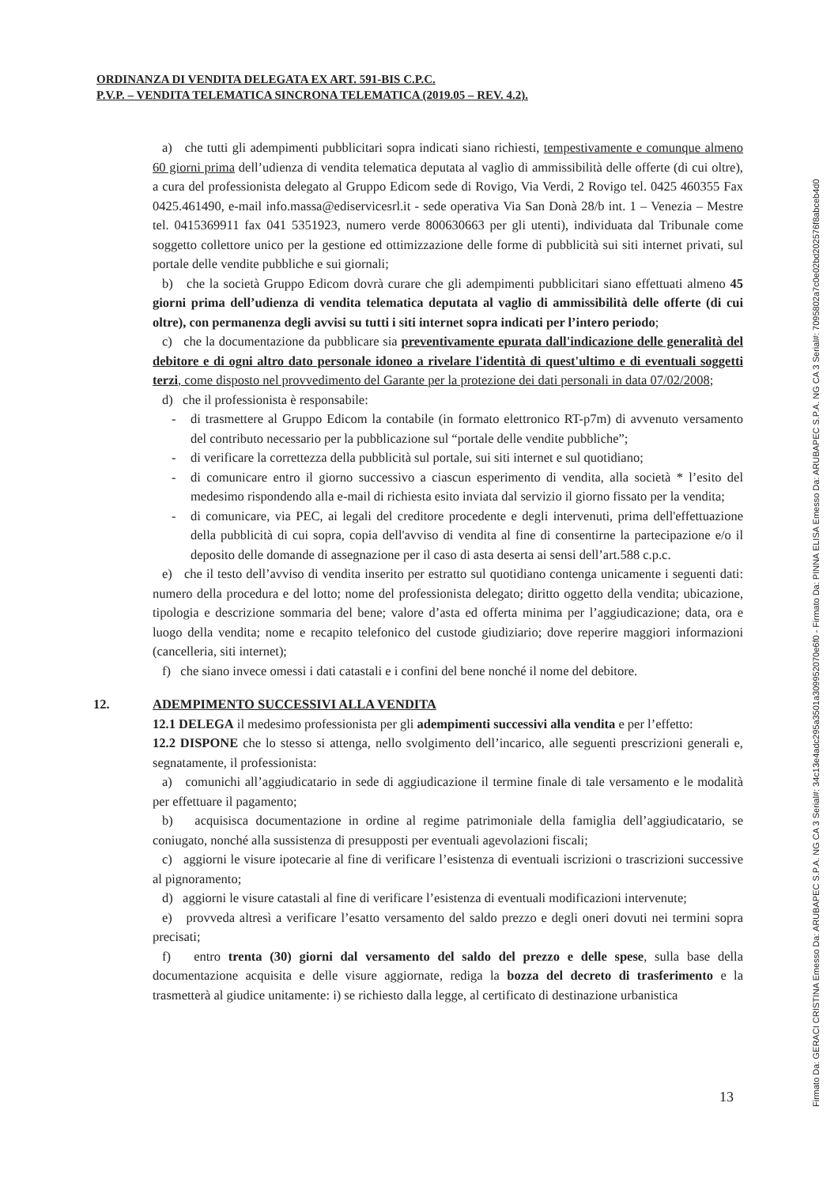ORDINANZA DI VENDITA DELEGATA EX ART. 591-BIS C.P.C.
P.V.P. – VENDITA TELEMATICA SINCRONA TELEMATICA (2019.05 – REV. 4.2).
a) che tutti gli adempimenti pubblicitari sopra indicati siano richiesti, tempestivamente e comunque almeno 60 giorni prima dell’udienza di vendita telematica deputata al vaglio di ammissibilità delle offerte (di cui oltre), a cura del professionista delegato al Gruppo Edicom sede di Rovigo, Via Verdi, 2 Rovigo tel. 0425 460355 Fax 0425.461490, e-mail info.massa@ediservicesrl.it - sede operativa Via San Donà 28/b int. 1 – Venezia – Mestre tel. 0415369911 fax 041 5351923, numero verde 800630663 per gli utenti), individuata dal Tribunale come soggetto collettore unico per la gestione ed ottimizzazione delle forme di pubblicità sui siti internet privati, sul portale delle vendite pubbliche e sui giornali;
b) che la società Gruppo Edicom dovrà curare che gli adempimenti pubblicitari siano effettuati almeno 45 giorni prima dell’udienza di vendita telematica deputata al vaglio di ammissibilità delle offerte (di cui oltre), con permanenza degli avvisi su tutti i siti internet sopra indicati per l’intero periodo;
c) che la documentazione da pubblicare sia preventivamente epurata dall'indicazione delle generalità del debitore e di ogni altro dato personale idoneo a rivelare l'identità di quest'ultimo e di eventuali soggetti terzi, come disposto nel provvedimento del Garante per la protezione dei dati personali in data 07/02/2008;
d) che il professionista è responsabile:
- di trasmettere al Gruppo Edicom la contabile (in formato elettronico RT-p7m) di avvenuto versamento del contributo necessario per la pubblicazione sul “portale delle vendite pubbliche”;
- di verificare la correttezza della pubblicità sul portale, sui siti internet e sul quotidiano;
- di comunicare entro il giorno successivo a ciascun esperimento di vendita, alla società * l’esito del medesimo rispondendo alla e-mail di richiesta esito inviata dal servizio il giorno fissato per la vendita;
- di comunicare, via PEC, ai legali del creditore procedente e degli intervenuti, prima dell'effettuazione della pubblicità di cui sopra, copia dell'avviso di vendita al fine di consentirne la partecipazione e/o il deposito delle domande di assegnazione per il caso di asta deserta ai sensi dell’art.588 c.p.c.
e) che il testo dell’avviso di vendita inserito per estratto sul quotidiano contenga unicamente i seguenti dati: numero della procedura e del lotto; nome del professionista delegato; diritto oggetto della vendita; ubicazione, tipologia e descrizione sommaria del bene; valore d’asta ed offerta minima per l’aggiudicazione; data, ora e luogo della vendita; nome e recapito telefonico del custode giudiziario; dove reperire maggiori informazioni (cancelleria, siti internet);
f) che siano invece omessi i dati catastali e i confini del bene nonché il nome del debitore.
12. ADEMPIMENTO SUCCESSIVI ALLA VENDITA
12.1 DELEGA il medesimo professionista per gli adempimenti successivi alla vendita e per l’effetto:
12.2 DISPONE che lo stesso si attenga, nello svolgimento dell’incarico, alle seguenti prescrizioni generali e, segnatamente, il professionista:
a) comunichi all’aggiudicatario in sede di aggiudicazione il termine finale di tale versamento e le modalità per effettuare il pagamento;
b) acquisisca documentazione in ordine al regime patrimoniale della famiglia dell’aggiudicatario, se coniugato, nonché alla sussistenza di presupposti per eventuali agevolazioni fiscali;
c) aggiorni le visure ipotecarie al fine di verificare l’esistenza di eventuali iscrizioni o trascrizioni successive al pignoramento;
d) aggiorni le visure catastali al fine di verificare l’esistenza di eventuali modificazioni intervenute;
e) provveda altresì a verificare l’esatto versamento del saldo prezzo e degli oneri dovuti nei termini sopra precisati;
f) entro trenta (30) giorni dal versamento del saldo del prezzo e delle spese, sulla base della documentazione acquisita e delle visure aggiornate, rediga la bozza del decreto di trasferimento e la trasmetterà al giudice unitamente: i) se richiesto dalla legge, al certificato di destinazione urbanistica
13
Firmato Da: GERACI CRISTINA Emesso Da: ARUBAPEC S.P.A. NG CA 3 Serial#: 34c13e4adc295a3501a309952070e6f0 - Firmato Da: PINNA ELISA Emesso Da: ARUBAPEC S.P.A. NG CA 3 Serial#: 7095802a7c0e02bd202576f8abceb4d0